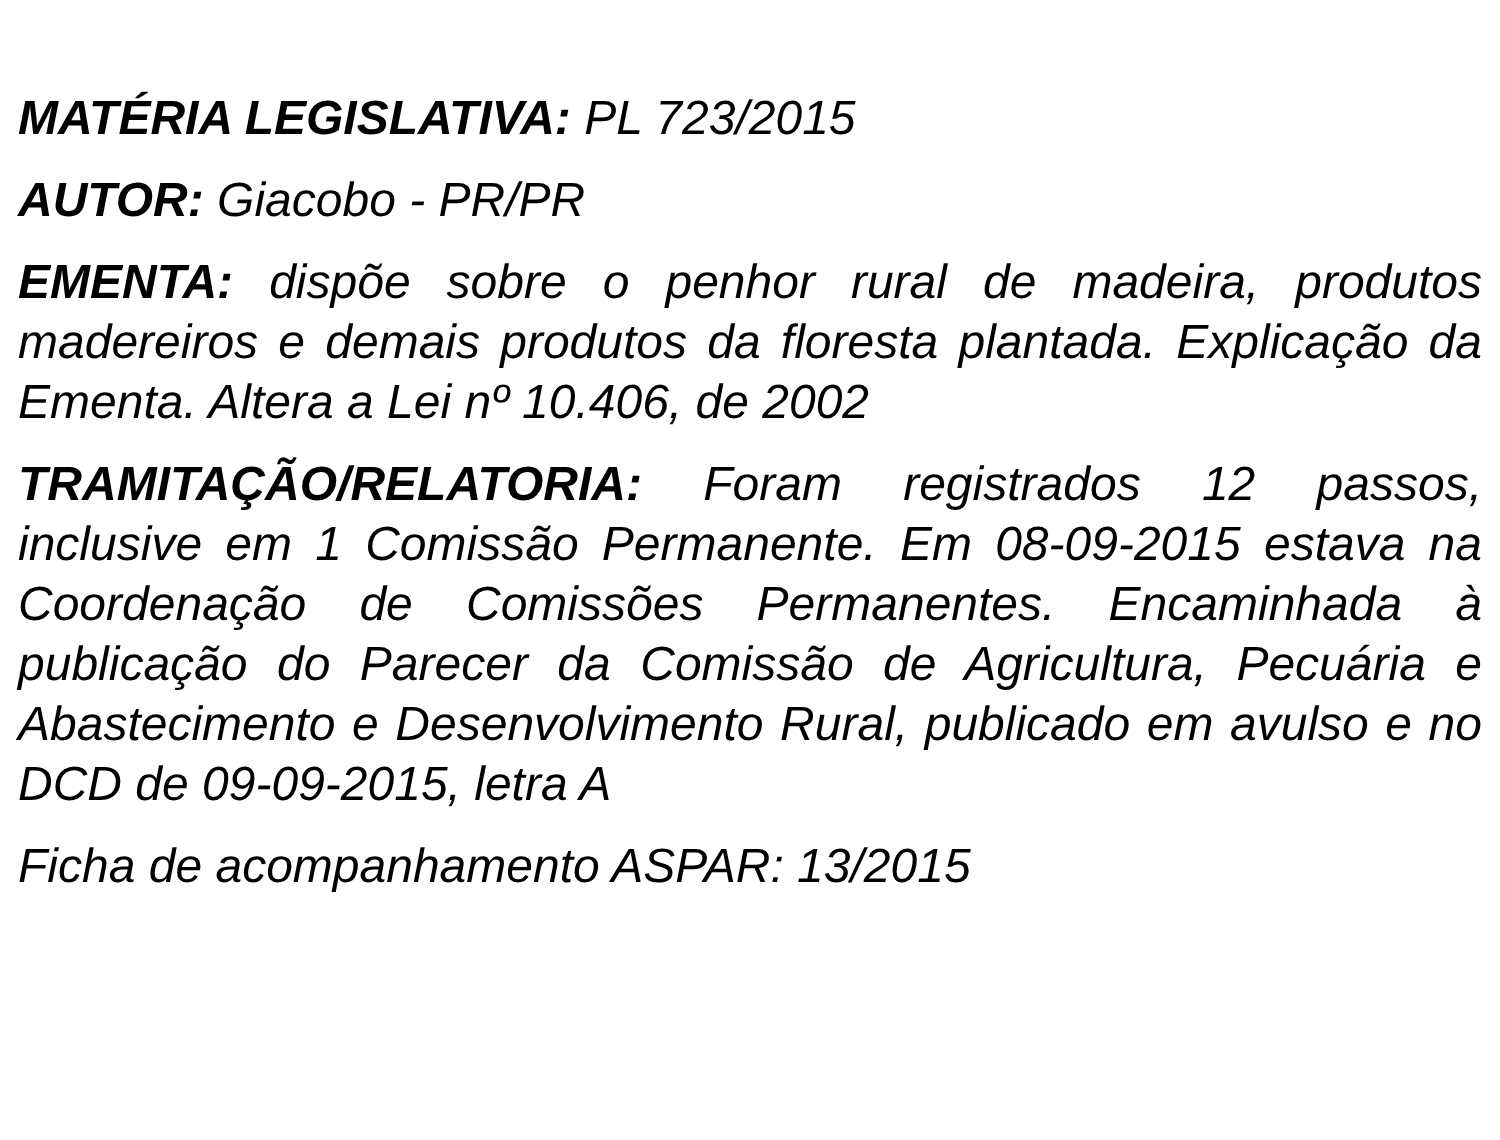MATÉRIA LEGISLATIVA: PL 723/2015
AUTOR: Giacobo - PR/PR
EMENTA: dispõe sobre o penhor rural de madeira, produtos madereiros e demais produtos da floresta plantada. Explicação da Ementa. Altera a Lei nº 10.406, de 2002
TRAMITAÇÃO/RELATORIA: Foram registrados 12 passos, inclusive em 1 Comissão Permanente. Em 08-09-2015 estava na Coordenação de Comissões Permanentes. Encaminhada à publicação do Parecer da Comissão de Agricultura, Pecuária e Abastecimento e Desenvolvimento Rural, publicado em avulso e no DCD de 09-09-2015, letra A
Ficha de acompanhamento ASPAR: 13/2015